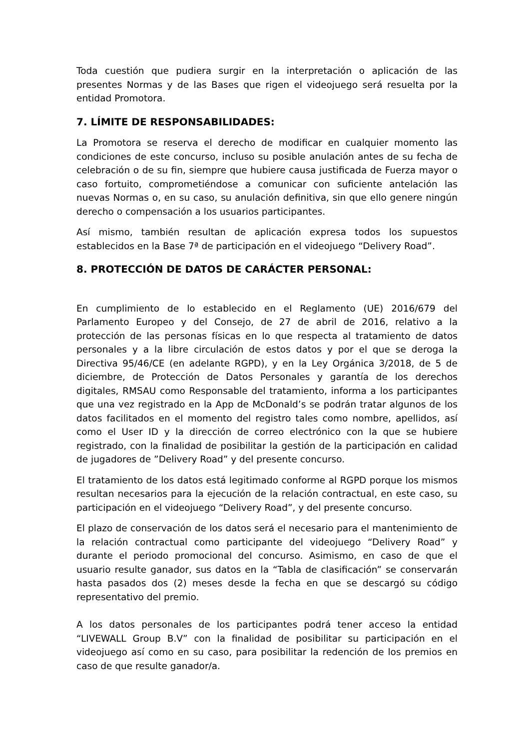Toda cuestión que pudiera surgir en la interpretación o aplicación de las presentes Normas y de las Bases que rigen el videojuego será resuelta por la entidad Promotora.
7. LÍMITE DE RESPONSABILIDADES:
La Promotora se reserva el derecho de modificar en cualquier momento las condiciones de este concurso, incluso su posible anulación antes de su fecha de celebración o de su fin, siempre que hubiere causa justificada de Fuerza mayor o caso fortuito, comprometiéndose a comunicar con suficiente antelación las nuevas Normas o, en su caso, su anulación definitiva, sin que ello genere ningún derecho o compensación a los usuarios participantes.
Así mismo, también resultan de aplicación expresa todos los supuestos establecidos en la Base 7ª de participación en el videojuego “Delivery Road”.
8. PROTECCIÓN DE DATOS DE CARÁCTER PERSONAL:
En cumplimiento de lo establecido en el Reglamento (UE) 2016/679 del Parlamento Europeo y del Consejo, de 27 de abril de 2016, relativo a la protección de las personas físicas en lo que respecta al tratamiento de datos personales y a la libre circulación de estos datos y por el que se deroga la Directiva 95/46/CE (en adelante RGPD), y en la Ley Orgánica 3/2018, de 5 de diciembre, de Protección de Datos Personales y garantía de los derechos digitales, RMSAU como Responsable del tratamiento, informa a los participantes que una vez registrado en la App de McDonald’s se podrán tratar algunos de los datos facilitados en el momento del registro tales como nombre, apellidos, así como el User ID y la dirección de correo electrónico con la que se hubiere registrado, con la finalidad de posibilitar la gestión de la participación en calidad de jugadores de ”Delivery Road” y del presente concurso.
El tratamiento de los datos está legitimado conforme al RGPD porque los mismos resultan necesarios para la ejecución de la relación contractual, en este caso, su participación en el videojuego “Delivery Road”, y del presente concurso.
El plazo de conservación de los datos será el necesario para el mantenimiento de la relación contractual como participante del videojuego “Delivery Road” y durante el periodo promocional del concurso. Asimismo, en caso de que el usuario resulte ganador, sus datos en la “Tabla de clasificación” se conservarán hasta pasados dos (2) meses desde la fecha en que se descargó su código representativo del premio.
A los datos personales de los participantes podrá tener acceso la entidad “LIVEWALL Group B.V” con la finalidad de posibilitar su participación en el videojuego así como en su caso, para posibilitar la redención de los premios en caso de que resulte ganador/a.